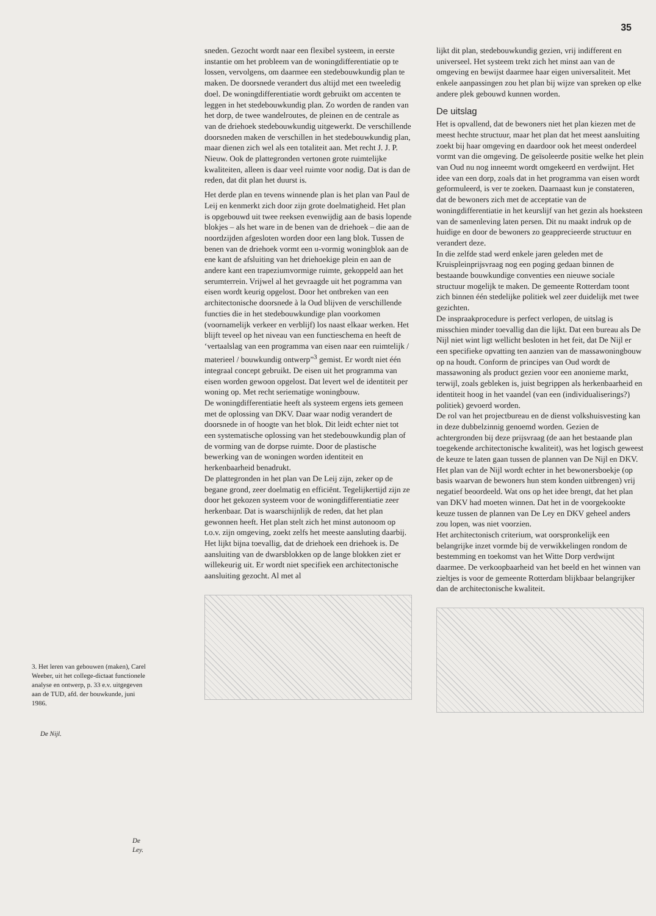35
3. Het leren van gebouwen (maken), Carel Weeber, uit het college-dictaat functionele analyse en ontwerp, p. 33 e.v. uitgegeven aan de TUD, afd. der bouwkunde, juni 1986.
De Nijl.
De Ley.
sneden. Gezocht wordt naar een flexibel systeem, in eerste instantie om het probleem van de woningdifferentiatie op te lossen, vervolgens, om daarmee een stedebouwkundig plan te maken. De doorsnede verandert dus altijd met een tweeledig doel. De woningdifferentiatie wordt gebruikt om accenten te leggen in het stedebouwkundig plan. Zo worden de randen van het dorp, de twee wandelroutes, de pleinen en de centrale as van de driehoek stedebouwkundig uitgewerkt. De verschillende doorsneden maken de verschillen in het stedebouwkundig plan, maar dienen zich wel als een totaliteit aan. Met recht J. J. P. Nieuw. Ook de plattegronden vertonen grote ruimtelijke kwaliteiten, alleen is daar veel ruimte voor nodig. Dat is dan de reden, dat dit plan het duurst is.
Het derde plan en tevens winnende plan is het plan van Paul de Leij en kenmerkt zich door zijn grote doelmatigheid. Het plan is opgebouwd uit twee reeksen evenwijdig aan de basis lopende blokjes – als het ware in de benen van de driehoek – die aan de noordzijden afgesloten worden door een lang blok. Tussen de benen van de driehoek vormt een u-vormig woningblok aan de ene kant de afsluiting van het driehoekige plein en aan de andere kant een trapeziumvormige ruimte, gekoppeld aan het serumterrein. Vrijwel al het gevraagde uit het pogramma van eisen wordt keurig opgelost. Door het ontbreken van een architectonische doorsnede à la Oud blijven de verschillende functies die in het stedebouwkundige plan voorkomen (voornamelijk verkeer en verblijf) los naast elkaar werken. Het blijft teveel op het niveau van een functieschema en heeft de ‘vertaalslag van een programma van eisen naar een ruimtelijk / materieel / bouwkundig ontwerp”<sup>3</sup> gemist. Er wordt niet één integraal concept gebruikt. De eisen uit het programma van eisen worden gewoon opgelost. Dat levert wel de identiteit per woning op. Met recht seriematige woningbouw.
De woningdifferentiatie heeft als systeem ergens iets gemeen met de oplossing van DKV. Daar waar nodig verandert de doorsnede in of hoogte van het blok. Dit leidt echter niet tot een systematische oplossing van het stedebouwkundig plan of de vorming van de dorpse ruimte. Door de plastische bewerking van de woningen worden identiteit en herkenbaarheid benadrukt.
De plattegronden in het plan van De Leij zijn, zeker op de begane grond, zeer doelmatig en efficiënt. Tegelijkertijd zijn ze door het gekozen systeem voor de woningdifferentiatie zeer herkenbaar. Dat is waarschijnlijk de reden, dat het plan gewonnen heeft. Het plan stelt zich het minst autonoom op t.o.v. zijn omgeving, zoekt zelfs het meeste aansluting daarbij. Het lijkt bijna toevallig, dat de driehoek een driehoek is. De aansluiting van de dwarsblokken op de lange blokken ziet er willekeurig uit. Er wordt niet specifiek een architectonische aansluiting gezocht. Al met al
lijkt dit plan, stedebouwkundig gezien, vrij indifferent en universeel. Het systeem trekt zich het minst aan van de omgeving en bewijst daarmee haar eigen universaliteit. Met enkele aanpassingen zou het plan bij wijze van spreken op elke andere plek gebouwd kunnen worden.
De uitslag
Het is opvallend, dat de bewoners niet het plan kiezen met de meest hechte structuur, maar het plan dat het meest aansluiting zoekt bij haar omgeving en daardoor ook het meest onderdeel vormt van die omgeving. De geïsoleerde positie welke het plein van Oud nu nog inneemt wordt omgekeerd en verdwijnt. Het idee van een dorp, zoals dat in het programma van eisen wordt geformuleerd, is ver te zoeken. Daarnaast kun je constateren, dat de bewoners zich met de acceptatie van de woningdifferentiatie in het keurslijf van het gezin als hoeksteen van de samenleving laten persen. Dit nu maakt indruk op de huidige en door de bewoners zo geapprecieerde structuur en verandert deze.
In die zelfde stad werd enkele jaren geleden met de Kruispleinprijsvraag nog een poging gedaan binnen de bestaande bouwkundige conventies een nieuwe sociale structuur mogelijk te maken. De gemeente Rotterdam toont zich binnen één stedelijke politiek wel zeer duidelijk met twee gezichten.
De inspraakprocedure is perfect verlopen, de uitslag is misschien minder toevallig dan die lijkt. Dat een bureau als De Nijl niet wint ligt wellicht besloten in het feit, dat De Nijl er een specifieke opvatting ten aanzien van de massawoningbouw op na houdt. Conform de principes van Oud wordt de massawoning als product gezien voor een anonieme markt, terwijl, zoals gebleken is, juist begrippen als herkenbaarheid en identiteit hoog in het vaandel (van een (individualiserings?) politiek) gevoerd worden.
De rol van het projectbureau en de dienst volkshuisvesting kan in deze dubbelzinnig genoemd worden. Gezien de achtergronden bij deze prijsvraag (de aan het bestaande plan toegekende architectonische kwaliteit), was het logisch geweest de keuze te laten gaan tussen de plannen van De Nijl en DKV. Het plan van de Nijl wordt echter in het bewonersboekje (op basis waarvan de bewoners hun stem konden uitbrengen) vrij negatief beoordeeld. Wat ons op het idee brengt, dat het plan van DKV had moeten winnen. Dat het in de voorgekookte keuze tussen de plannen van De Ley en DKV geheel anders zou lopen, was niet voorzien.
Het architectonisch criterium, wat oorspronkelijk een belangrijke inzet vormde bij de verwikkelingen rondom de bestemming en toekomst van het Witte Dorp verdwijnt daarmee. De verkoopbaarheid van het beeld en het winnen van zieltjes is voor de gemeente Rotterdam blijkbaar belangrijker dan de architectonische kwaliteit.